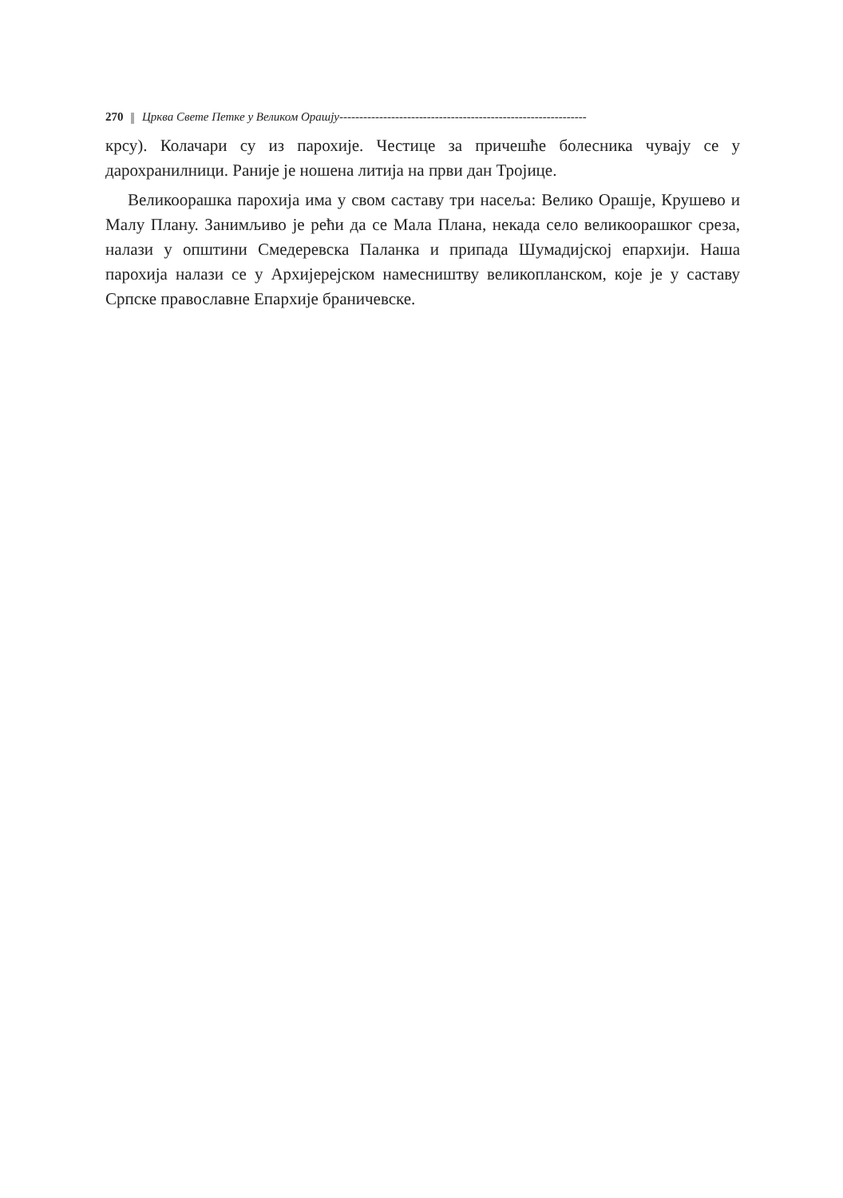270 Црква Свете Петке у Великом Орашју--------------------------------------------------------------
крсу). Колачари су из парохије. Честице за причешће болесника чувају се у дарохранилници. Раније је ношена литија на први дан Тројице.
Великоорашка парохија има у свом саставу три насеља: Велико Орашје, Крушево и Малу Плану. Занимљиво је рећи да се Мала Плана, некада село великоорашког среза, налази у општини Смедеревска Паланка и припада Шумадијској епархији. Наша парохија налази се у Архијерејском намесништву великопланском, које је у саставу Српске православне Епархије браничевске.